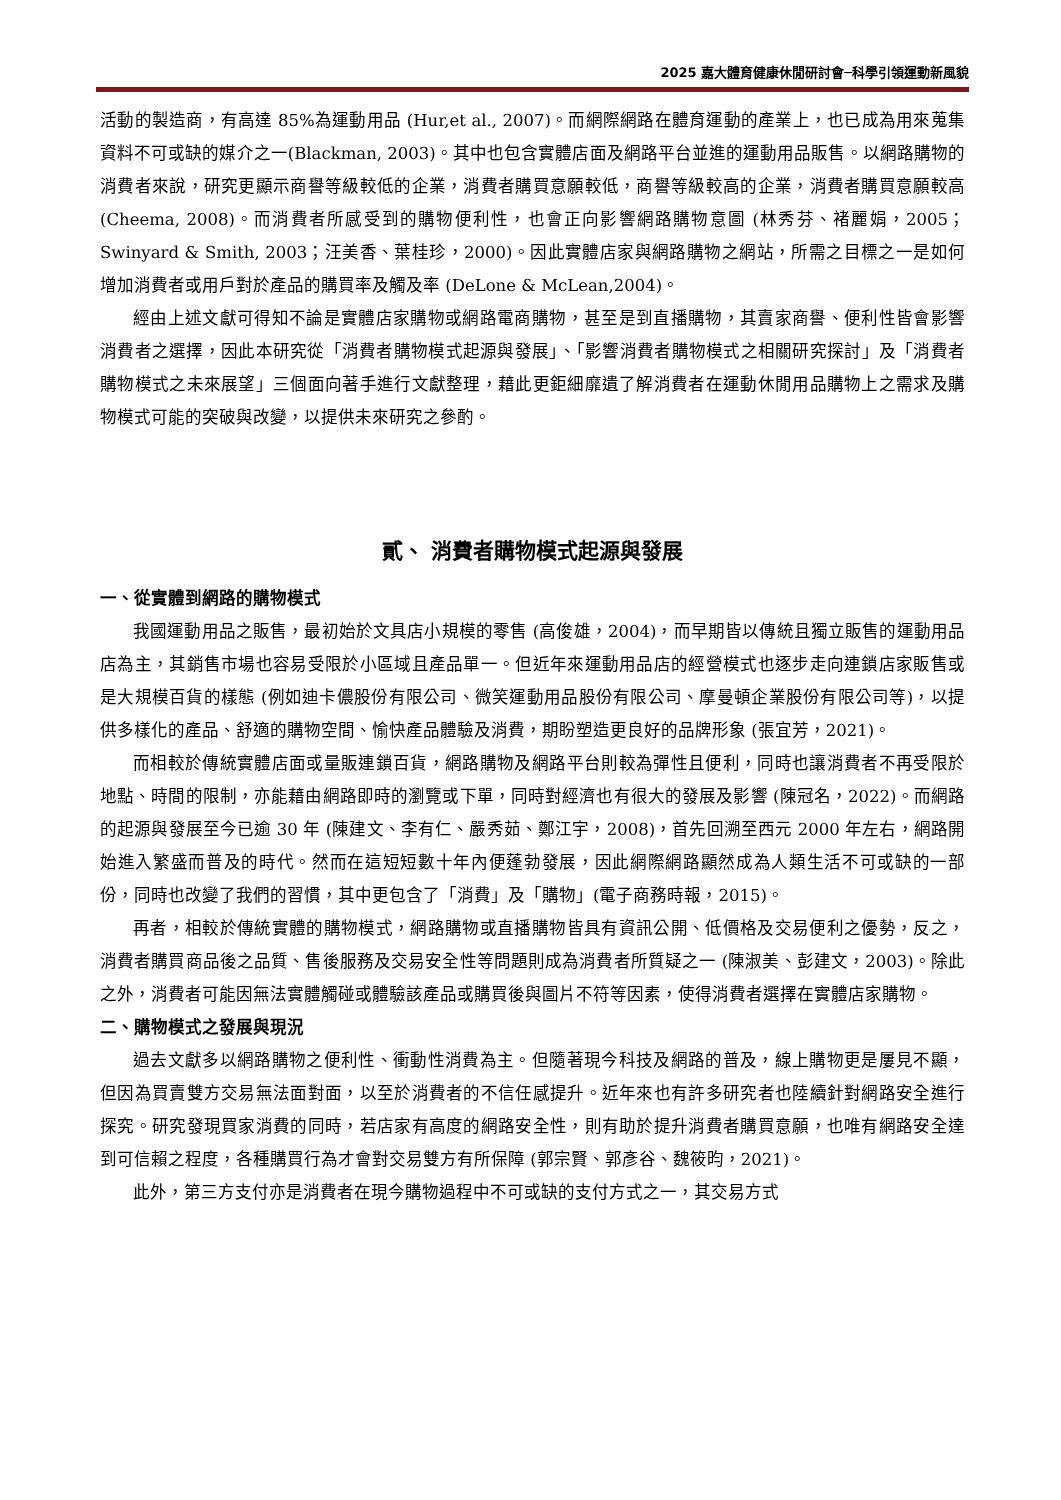2025 嘉大體育健康休閒研討會─科學引領運動新風貌
活動的製造商，有高達 85%為運動用品 (Hur,et al., 2007)。而網際網路在體育運動的產業上，也已成為用來蒐集資料不可或缺的媒介之一(Blackman, 2003)。其中也包含實體店面及網路平台並進的運動用品販售。以網路購物的消費者來說，研究更顯示商譽等級較低的企業，消費者購買意願較低，商譽等級較高的企業，消費者購買意願較高 (Cheema, 2008)。而消費者所感受到的購物便利性，也會正向影響網路購物意圖 (林秀芬、褚麗娟，2005；Swinyard & Smith, 2003；汪美香、葉桂珍，2000)。因此實體店家與網路購物之網站，所需之目標之一是如何增加消費者或用戶對於產品的購買率及觸及率 (DeLone & McLean,2004)。
經由上述文獻可得知不論是實體店家購物或網路電商購物，甚至是到直播購物，其賣家商譽、便利性皆會影響消費者之選擇，因此本研究從「消費者購物模式起源與發展」、「影響消費者購物模式之相關研究探討」及「消費者購物模式之未來展望」三個面向著手進行文獻整理，藉此更鉅細靡遺了解消費者在運動休閒用品購物上之需求及購物模式可能的突破與改變，以提供未來研究之參酌。
貳、 消費者購物模式起源與發展
一、從實體到網路的購物模式
我國運動用品之販售，最初始於文具店小規模的零售 (高俊雄，2004)，而早期皆以傳統且獨立販售的運動用品店為主，其銷售市場也容易受限於小區域且產品單一。但近年來運動用品店的經營模式也逐步走向連鎖店家販售或是大規模百貨的樣態 (例如迪卡儂股份有限公司、微笑運動用品股份有限公司、摩曼頓企業股份有限公司等)，以提供多樣化的產品、舒適的購物空間、愉快產品體驗及消費，期盼塑造更良好的品牌形象 (張宜芳，2021)。
而相較於傳統實體店面或量販連鎖百貨，網路購物及網路平台則較為彈性且便利，同時也讓消費者不再受限於地點、時間的限制，亦能藉由網路即時的瀏覽或下單，同時對經濟也有很大的發展及影響 (陳冠名，2022)。而網路的起源與發展至今已逾 30 年 (陳建文、李有仁、嚴秀茹、鄭江宇，2008)，首先回溯至西元 2000 年左右，網路開始進入繁盛而普及的時代。然而在這短短數十年內便蓬勃發展，因此網際網路顯然成為人類生活不可或缺的一部份，同時也改變了我們的習慣，其中更包含了「消費」及「購物」(電子商務時報，2015)。
再者，相較於傳統實體的購物模式，網路購物或直播購物皆具有資訊公開、低價格及交易便利之優勢，反之，消費者購買商品後之品質、售後服務及交易安全性等問題則成為消費者所質疑之一 (陳淑美、彭建文，2003)。除此之外，消費者可能因無法實體觸碰或體驗該產品或購買後與圖片不符等因素，使得消費者選擇在實體店家購物。
二、購物模式之發展與現況
過去文獻多以網路購物之便利性、衝動性消費為主。但隨著現今科技及網路的普及，線上購物更是屢見不顯，但因為買賣雙方交易無法面對面，以至於消費者的不信任感提升。近年來也有許多研究者也陸續針對網路安全進行探究。研究發現買家消費的同時，若店家有高度的網路安全性，則有助於提升消費者購買意願，也唯有網路安全達到可信賴之程度，各種購買行為才會對交易雙方有所保障 (郭宗賢、郭彥谷、魏筱昀，2021)。
此外，第三方支付亦是消費者在現今購物過程中不可或缺的支付方式之一，其交易方式